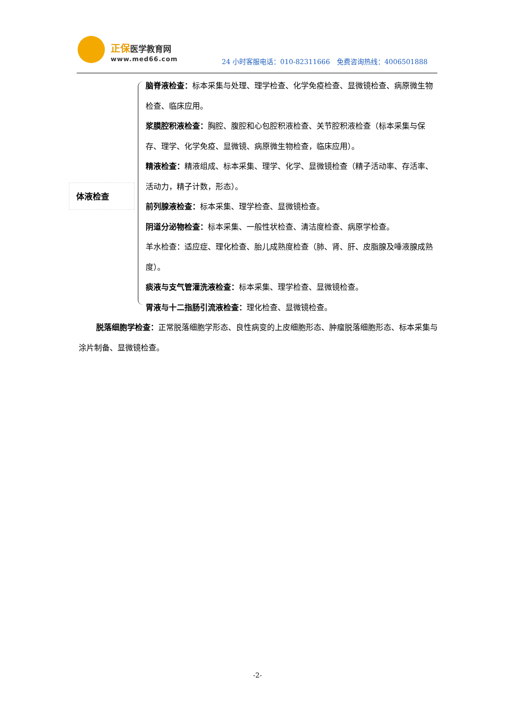正保医学教育网
www.med66.com
24 小时客服电话：010-82311666　免费咨询热线：4006501888
体液检查
脑脊液检查：标本采集与处理、理学检查、化学免疫检查、显微镜检查、病原微生物检查、临床应用。
浆膜腔积液检查：胸腔、腹腔和心包腔积液检查、关节腔积液检查（标本采集与保存、理学、化学免疫、显微镜、病原微生物检查，临床应用）。
精液检查：精液组成、标本采集、理学、化学、显微镜检查（精子活动率、存活率、活动力，精子计数，形态）。
前列腺液检查：标本采集、理学检查、显微镜检查。
阴道分泌物检查：标本采集、一般性状检查、清洁度检查、病原学检查。
羊水检查：适应症、理化检查、胎儿成熟度检查（肺、肾、肝、皮脂腺及唾液腺成熟度）。
痰液与支气管灌洗液检查：标本采集、理学检查、显微镜检查。
胃液与十二指肠引流液检查：理化检查、显微镜检查。
脱落细胞学检查：正常脱落细胞学形态、良性病变的上皮细胞形态、肿瘤脱落细胞形态、标本采集与涂片制备、显微镜检查。
-2-